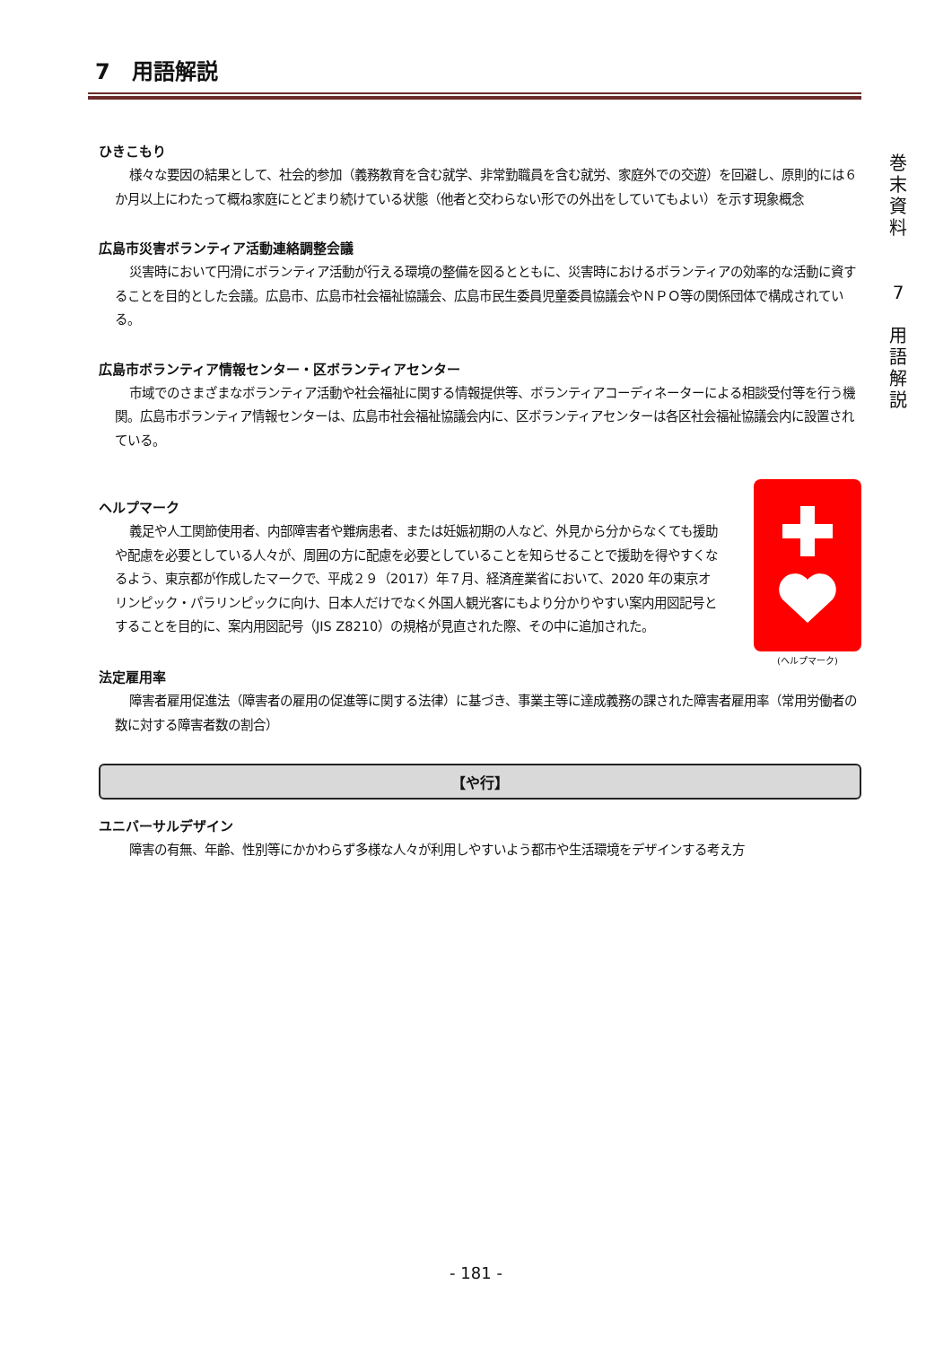7　用語解説
ひきこもり
様々な要因の結果として、社会的参加（義務教育を含む就学、非常勤職員を含む就労、家庭外での交遊）を回避し、原則的には６か月以上にわたって概ね家庭にとどまり続けている状態（他者と交わらない形での外出をしていてもよい）を示す現象概念
広島市災害ボランティア活動連絡調整会議
災害時において円滑にボランティア活動が行える環境の整備を図るとともに、災害時におけるボランティアの効率的な活動に資することを目的とした会議。広島市、広島市社会福祉協議会、広島市民生委員児童委員協議会やＮＰＯ等の関係団体で構成されている。
広島市ボランティア情報センター・区ボランティアセンター
市域でのさまざまなボランティア活動や社会福祉に関する情報提供等、ボランティアコーディネーターによる相談受付等を行う機関。広島市ボランティア情報センターは、広島市社会福祉協議会内に、区ボランティアセンターは各区社会福祉協議会内に設置されている。
ヘルプマーク
義足や人工関節使用者、内部障害者や難病患者、または妊娠初期の人など、外見から分からなくても援助や配慮を必要としている人々が、周囲の方に配慮を必要としていることを知らせることで援助を得やすくなるよう、東京都が作成したマークで、平成２９（2017）年７月、経済産業省において、2020 年の東京オリンピック・パラリンピックに向け、日本人だけでなく外国人観光客にもより分かりやすい案内用図記号とすることを目的に、案内用図記号（JIS Z8210）の規格が見直された際、その中に追加された。
(ヘルプマーク)
法定雇用率
障害者雇用促進法（障害者の雇用の促進等に関する法律）に基づき、事業主等に達成義務の課された障害者雇用率（常用労働者の数に対する障害者数の割合）
【や行】
ユニバーサルデザイン
障害の有無、年齢、性別等にかかわらず多様な人々が利用しやすいよう都市や生活環境をデザインする考え方
巻
末
資
料
7
用
語
解
説
- 181 -